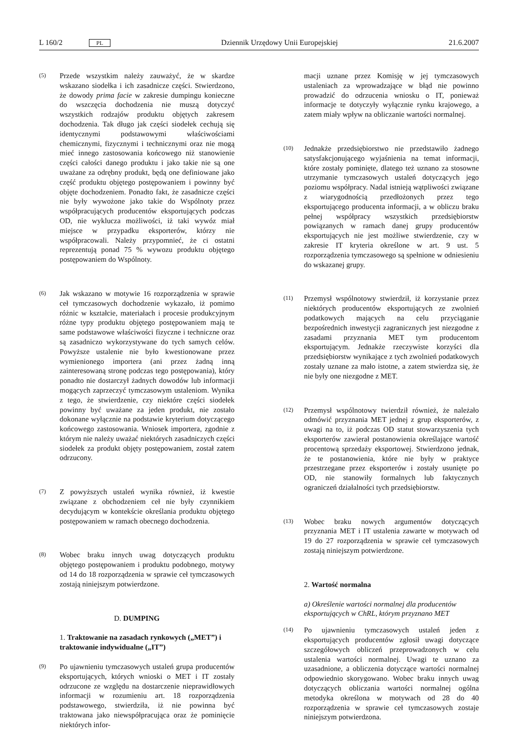L 160/2 PL Dziennik Urzędowy Unii Europejskiej 21.6.2007
(5)
Przede wszystkim należy zauważyć, że w skardze wskazano siodełka i ich zasadnicze części. Stwierdzono, że dowody prima facie w zakresie dumpingu konieczne do wszczęcia dochodzenia nie muszą dotyczyć wszystkich rodzajów produktu objętych zakresem dochodzenia. Tak długo jak części siodełek cechują się identycznymi podstawowymi właściwościami chemicznymi, fizycznymi i technicznymi oraz nie mogą mieć innego zastosowania końcowego niż stanowienie części całości danego produktu i jako takie nie są one uważane za odrębny produkt, będą one definiowane jako część produktu objętego postępowaniem i powinny być objęte dochodzeniem. Ponadto fakt, że zasadnicze części nie były wywożone jako takie do Wspólnoty przez współpracujących producentów eksportujących podczas OD, nie wyklucza możliwości, iż taki wywóz miał miejsce w przypadku eksporterów, którzy nie współpracowali. Należy przypomnieć, że ci ostatni reprezentują ponad 75 % wywozu produktu objętego postępowaniem do Wspólnoty.
(6)
Jak wskazano w motywie 16 rozporządzenia w sprawie ceł tymczasowych dochodzenie wykazało, iż pomimo różnic w kształcie, materiałach i procesie produkcyjnym różne typy produktu objętego postępowaniem mają te same podstawowe właściwości fizyczne i techniczne oraz są zasadniczo wykorzystywane do tych samych celów. Powyższe ustalenie nie było kwestionowane przez wymienionego importera (ani przez żadną inną zainteresowaną stronę podczas tego postępowania), który ponadto nie dostarczył żadnych dowodów lub informacji mogących zaprzeczyć tymczasowym ustaleniom. Wynika z tego, że stwierdzenie, czy niektóre części siodełek powinny być uważane za jeden produkt, nie zostało dokonane wyłącznie na podstawie kryterium dotyczącego końcowego zastosowania. Wniosek importera, zgodnie z którym nie należy uważać niektórych zasadniczych części siodełek za produkt objęty postępowaniem, został zatem odrzucony.
(7)
Z powyższych ustaleń wynika również, iż kwestie związane z obchodzeniem ceł nie były czynnikiem decydującym w kontekście określania produktu objętego postępowaniem w ramach obecnego dochodzenia.
(8)
Wobec braku innych uwag dotyczących produktu objętego postępowaniem i produktu podobnego, motywy od 14 do 18 rozporządzenia w sprawie ceł tymczasowych zostają niniejszym potwierdzone.
D. DUMPING
1. Traktowanie na zasadach rynkowych („MET”) i traktowanie indywidualne („IT”)
(9)
Po ujawnieniu tymczasowych ustaleń grupa producentów eksportujących, których wnioski o MET i IT zostały odrzucone ze względu na dostarczenie nieprawidłowych informacji w rozumieniu art. 18 rozporządzenia podstawowego, stwierdziła, iż nie powinna być traktowana jako niewspółpracująca oraz że pominięcie niektórych infor-
macji uznane przez Komisję w jej tymczasowych ustaleniach za wprowadzające w błąd nie powinno prowadzić do odrzucenia wniosku o IT, ponieważ informacje te dotyczyły wyłącznie rynku krajowego, a zatem miały wpływ na obliczanie wartości normalnej.
(10)
Jednakże przedsiębiorstwo nie przedstawiło żadnego satysfakcjonującego wyjaśnienia na temat informacji, które zostały pominięte, dlatego też uznano za stosowne utrzymanie tymczasowych ustaleń dotyczących jego poziomu współpracy. Nadal istnieją wątpliwości związane z wiarygodnością przedłożonych przez tego eksportującego producenta informacji, a w obliczu braku pełnej współpracy wszystkich przedsiębiorstw powiązanych w ramach danej grupy producentów eksportujących nie jest możliwe stwierdzenie, czy w zakresie IT kryteria określone w art. 9 ust. 5 rozporządzenia tymczasowego są spełnione w odniesieniu do wskazanej grupy.
(11)
Przemysł wspólnotowy stwierdził, iż korzystanie przez niektórych producentów eksportujących ze zwolnień podatkowych mających na celu przyciąganie bezpośrednich inwestycji zagranicznych jest niezgodne z zasadami przyznania MET tym producentom eksportującym. Jednakże rzeczywiste korzyści dla przedsiębiorstw wynikające z tych zwolnień podatkowych zostały uznane za mało istotne, a zatem stwierdza się, że nie były one niezgodne z MET.
(12)
Przemysł wspólnotowy twierdził również, że należało odmówić przyznania MET jednej z grup eksporterów, z uwagi na to, iż podczas OD statut stowarzyszenia tych eksporterów zawierał postanowienia określające wartość procentową sprzedaży eksportowej. Stwierdzono jednak, że te postanowienia, które nie były w praktyce przestrzegane przez eksporterów i zostały usunięte po OD, nie stanowiły formalnych lub faktycznych ograniczeń działalności tych przedsiębiorstw.
(13)
Wobec braku nowych argumentów dotyczących przyznania MET i IT ustalenia zawarte w motywach od 19 do 27 rozporządzenia w sprawie ceł tymczasowych zostają niniejszym potwierdzone.
2. Wartość normalna
a) Określenie wartości normalnej dla producentów eksportujących w ChRL, którym przyznano MET
(14)
Po ujawnieniu tymczasowych ustaleń jeden z eksportujących producentów zgłosił uwagi dotyczące szczegółowych obliczeń przeprowadzonych w celu ustalenia wartości normalnej. Uwagi te uznano za uzasadnione, a obliczenia dotyczące wartości normalnej odpowiednio skorygowano. Wobec braku innych uwag dotyczących obliczania wartości normalnej ogólna metodyka określona w motywach od 28 do 40 rozporządzenia w sprawie ceł tymczasowych zostaje niniejszym potwierdzona.